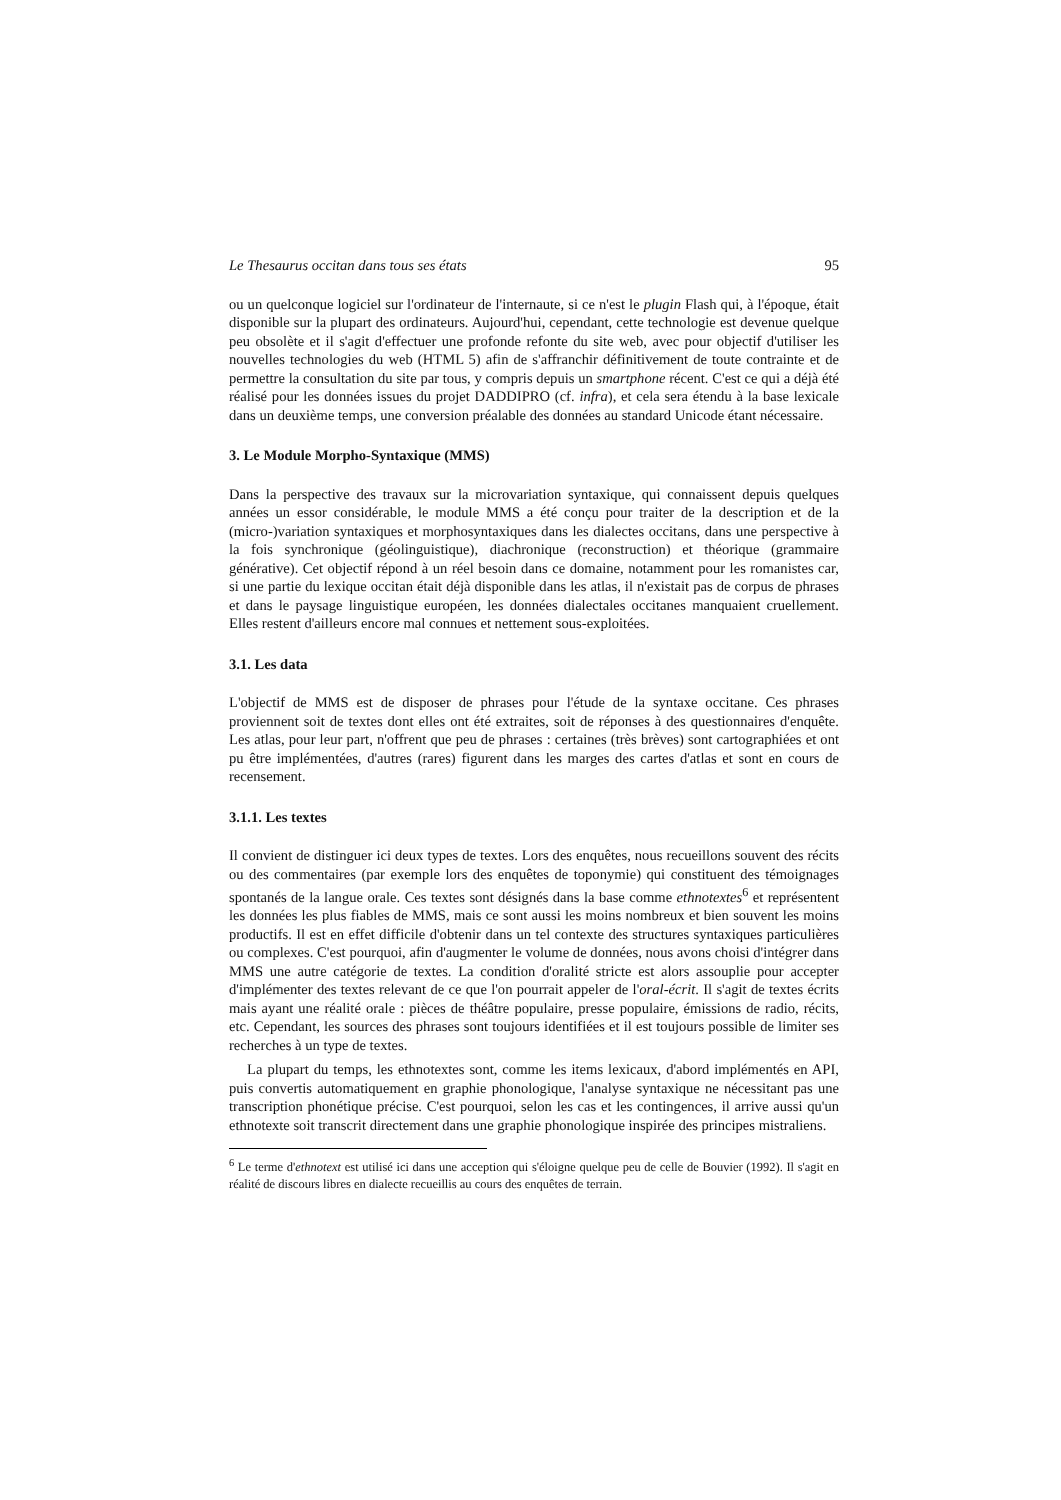Le Thesaurus occitan dans tous ses états 95
ou un quelconque logiciel sur l'ordinateur de l'internaute, si ce n'est le plugin Flash qui, à l'époque, était disponible sur la plupart des ordinateurs. Aujourd'hui, cependant, cette technologie est devenue quelque peu obsolète et il s'agit d'effectuer une profonde refonte du site web, avec pour objectif d'utiliser les nouvelles technologies du web (HTML 5) afin de s'affranchir définitivement de toute contrainte et de permettre la consultation du site par tous, y compris depuis un smartphone récent. C'est ce qui a déjà été réalisé pour les données issues du projet DADDIPRO (cf. infra), et cela sera étendu à la base lexicale dans un deuxième temps, une conversion préalable des données au standard Unicode étant nécessaire.
3. Le Module Morpho-Syntaxique (MMS)
Dans la perspective des travaux sur la microvariation syntaxique, qui connaissent depuis quelques années un essor considérable, le module MMS a été conçu pour traiter de la description et de la (micro-)variation syntaxiques et morphosyntaxiques dans les dialectes occitans, dans une perspective à la fois synchronique (géolinguistique), diachronique (reconstruction) et théorique (grammaire générative). Cet objectif répond à un réel besoin dans ce domaine, notamment pour les romanistes car, si une partie du lexique occitan était déjà disponible dans les atlas, il n'existait pas de corpus de phrases et dans le paysage linguistique européen, les données dialectales occitanes manquaient cruellement. Elles restent d'ailleurs encore mal connues et nettement sous-exploitées.
3.1. Les data
L'objectif de MMS est de disposer de phrases pour l'étude de la syntaxe occitane. Ces phrases proviennent soit de textes dont elles ont été extraites, soit de réponses à des questionnaires d'enquête. Les atlas, pour leur part, n'offrent que peu de phrases : certaines (très brèves) sont cartographiées et ont pu être implémentées, d'autres (rares) figurent dans les marges des cartes d'atlas et sont en cours de recensement.
3.1.1. Les textes
Il convient de distinguer ici deux types de textes. Lors des enquêtes, nous recueillons souvent des récits ou des commentaires (par exemple lors des enquêtes de toponymie) qui constituent des témoignages spontanés de la langue orale. Ces textes sont désignés dans la base comme ethnotextes<sup>6</sup> et représentent les données les plus fiables de MMS, mais ce sont aussi les moins nombreux et bien souvent les moins productifs. Il est en effet difficile d'obtenir dans un tel contexte des structures syntaxiques particulières ou complexes. C'est pourquoi, afin d'augmenter le volume de données, nous avons choisi d'intégrer dans MMS une autre catégorie de textes. La condition d'oralité stricte est alors assouplie pour accepter d'implémenter des textes relevant de ce que l'on pourrait appeler de l'oral-écrit. Il s'agit de textes écrits mais ayant une réalité orale : pièces de théâtre populaire, presse populaire, émissions de radio, récits, etc. Cependant, les sources des phrases sont toujours identifiées et il est toujours possible de limiter ses recherches à un type de textes.
La plupart du temps, les ethnotextes sont, comme les items lexicaux, d'abord implémentés en API, puis convertis automatiquement en graphie phonologique, l'analyse syntaxique ne nécessitant pas une transcription phonétique précise. C'est pourquoi, selon les cas et les contingences, il arrive aussi qu'un ethnotexte soit transcrit directement dans une graphie phonologique inspirée des principes mistraliens.
<sup>6</sup> Le terme d'ethnotext est utilisé ici dans une acception qui s'éloigne quelque peu de celle de Bouvier (1992). Il s'agit en réalité de discours libres en dialecte recueillis au cours des enquêtes de terrain.